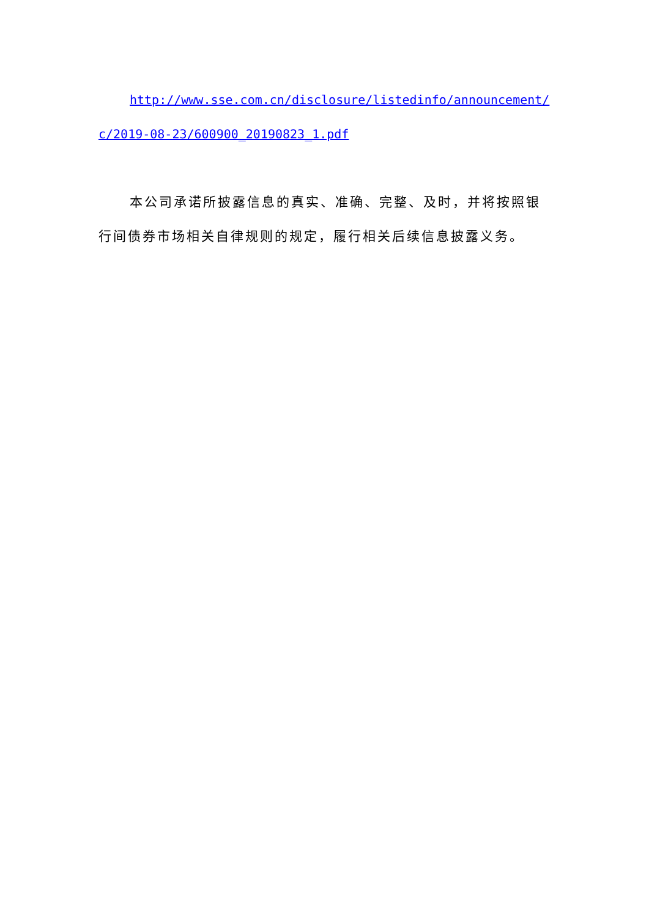http://www.sse.com.cn/disclosure/listedinfo/announcement/c/2019-08-23/600900_20190823_1.pdf
本公司承诺所披露信息的真实、准确、完整、及时，并将按照银行间债券市场相关自律规则的规定，履行相关后续信息披露义务。